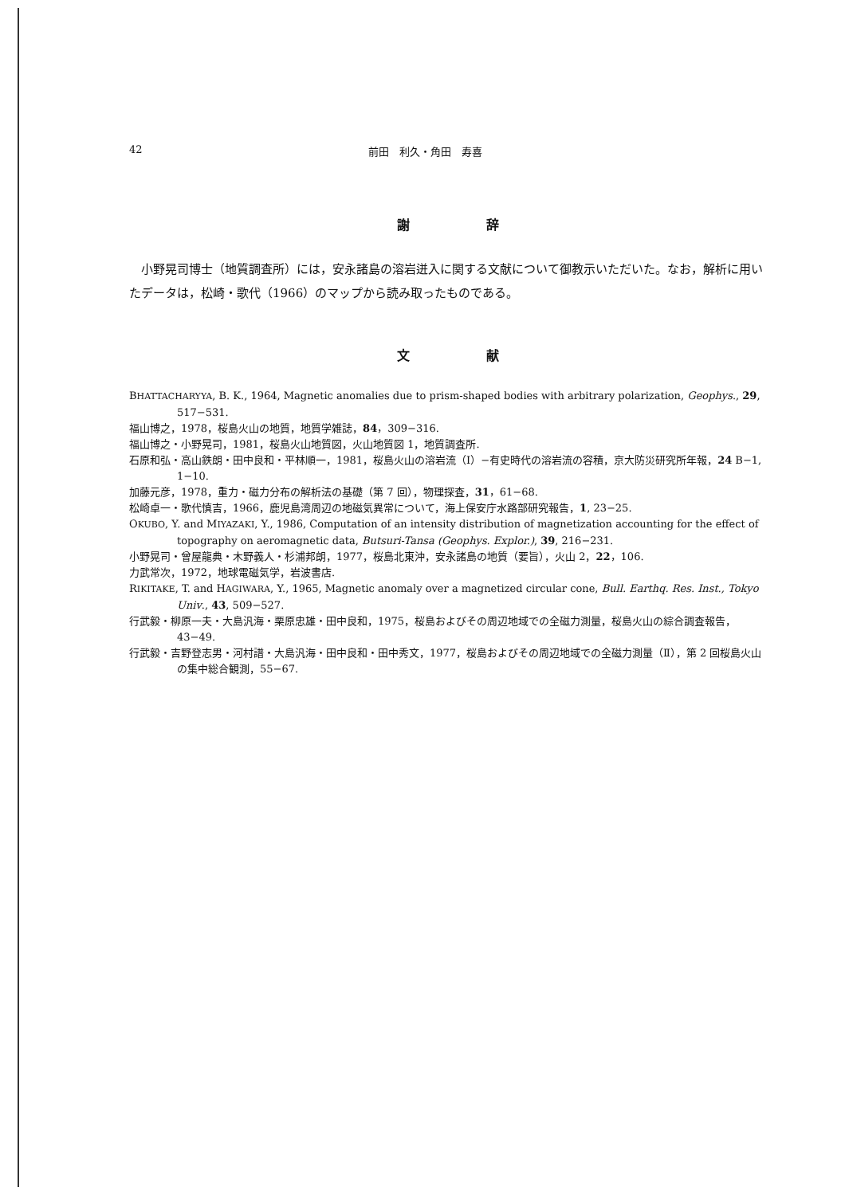42 前田　利久・角田　寿喜
謝 辞
小野晃司博士（地質調査所）には，安永諸島の溶岩迸入に関する文献について御教示いただいた。なお，解析に用いたデータは，松崎・歌代（1966）のマップから読み取ったものである。
文 献
BHATTACHARYYA, B. K., 1964, Magnetic anomalies due to prism-shaped bodies with arbitrary polarization, Geophys., 29, 517−531.
福山博之，1978，桜島火山の地質，地質学雑誌，84，309−316.
福山博之・小野晃司，1981，桜島火山地質図，火山地質図 1，地質調査所.
石原和弘・高山鉄朗・田中良和・平林順一，1981，桜島火山の溶岩流（Ⅰ）−有史時代の溶岩流の容積，京大防災研究所年報，24 B−1, 1−10.
加藤元彦，1978，重力・磁力分布の解析法の基礎（第 7 回），物理探査，31，61−68.
松崎卓一・歌代慎吉，1966，鹿児島湾周辺の地磁気異常について，海上保安庁水路部研究報告，1, 23−25.
OKUBO, Y. and MIYAZAKI, Y., 1986, Computation of an intensity distribution of magnetization accounting for the effect of topography on aeromagnetic data, Butsuri-Tansa (Geophys. Explor.), 39, 216−231.
小野晃司・曾屋龍典・木野義人・杉浦邦朗，1977，桜島北東沖，安永諸島の地質（要旨），火山 2，22，106.
力武常次，1972，地球電磁気学，岩波書店.
RIKITAKE, T. and HAGIWARA, Y., 1965, Magnetic anomaly over a magnetized circular cone, Bull. Earthq. Res. Inst., Tokyo Univ., 43, 509−527.
行武毅・柳原一夫・大島汎海・栗原忠雄・田中良和，1975，桜島およびその周辺地域での全磁力測量，桜島火山の綜合調査報告，43−49.
行武毅・吉野登志男・河村譜・大島汎海・田中良和・田中秀文，1977，桜島およびその周辺地域での全磁力測量（Ⅱ），第 2 回桜島火山の集中総合観測，55−67.